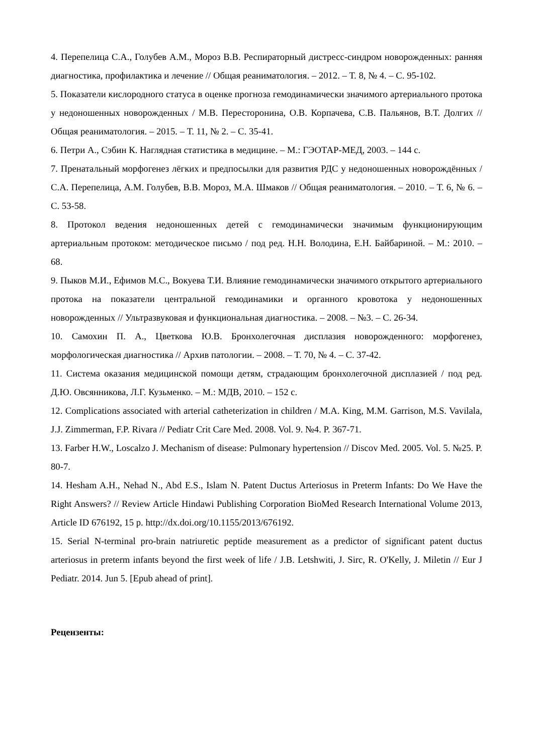4. Перепелица С.А., Голубев А.М., Мороз В.В. Респираторный дистресс-синдром новорожденных: ранняя диагностика, профилактика и лечение // Общая реаниматология. – 2012. – Т. 8, № 4. – С. 95-102.
5. Показатели кислородного статуса в оценке прогноза гемодинамически значимого артериального протока у недоношенных новорожденных / М.В. Пересторонина, О.В. Корпачева, С.В. Пальянов, В.Т. Долгих // Общая реаниматология. – 2015. – Т. 11, № 2. – С. 35-41.
6. Петри А., Сэбин К. Наглядная статистика в медицине. – М.: ГЭОТАР-МЕД, 2003. – 144 с.
7. Пренатальный морфогенез лёгких и предпосылки для развития РДС у недоношенных новорождённых / С.А. Перепелица, А.М. Голубев, В.В. Мороз, М.А. Шмаков // Общая реаниматология. – 2010. – Т. 6, № 6. – С. 53-58.
8. Протокол ведения недоношенных детей с гемодинамически значимым функционирующим артериальным протоком: методическое письмо / под ред. Н.Н. Володина, Е.Н. Байбариной. – М.: 2010. – 68.
9. Пыков М.И., Ефимов М.С., Вокуева Т.И. Влияние гемодинамически значимого открытого артериального протока на показатели центральной гемодинамики и органного кровотока у недоношенных новорожденных // Ультразвуковая и функциональная диагностика. – 2008. – №3. – С. 26-34.
10. Самохин П. А., Цветкова Ю.В. Бронхолегочная дисплазия новорожденного: морфогенез, морфологическая диагностика // Архив патологии. – 2008. – Т. 70, № 4. – С. 37-42.
11. Система оказания медицинской помощи детям, страдающим бронхолегочной дисплазией / под ред. Д.Ю. Овсянникова, Л.Г. Кузьменко. – М.: МДВ, 2010. – 152 с.
12. Complications associated with arterial catheterization in children / M.A. King, M.M. Garrison, M.S. Vavilala, J.J. Zimmerman, F.P. Rivara // Pediatr Crit Care Med. 2008. Vol. 9. №4. P. 367-71.
13. Farber H.W., Loscalzo J. Mechanism of disease: Pulmonary hypertension // Discov Med. 2005. Vol. 5. №25. P. 80-7.
14. Hesham A.H., Nehad N., Abd E.S., Islam N. Patent Ductus Arteriosus in Preterm Infants: Do We Have the Right Answers? // Review Article Hindawi Publishing Corporation BioMed Research International Volume 2013, Article ID 676192, 15 p. http://dx.doi.org/10.1155/2013/676192.
15. Serial N-terminal pro-brain natriuretic peptide measurement as a predictor of significant patent ductus arteriosus in preterm infants beyond the first week of life / J.B. Letshwiti, J. Sirc, R. O'Kelly, J. Miletin // Eur J Pediatr. 2014. Jun 5. [Epub ahead of print].
Рецензенты: